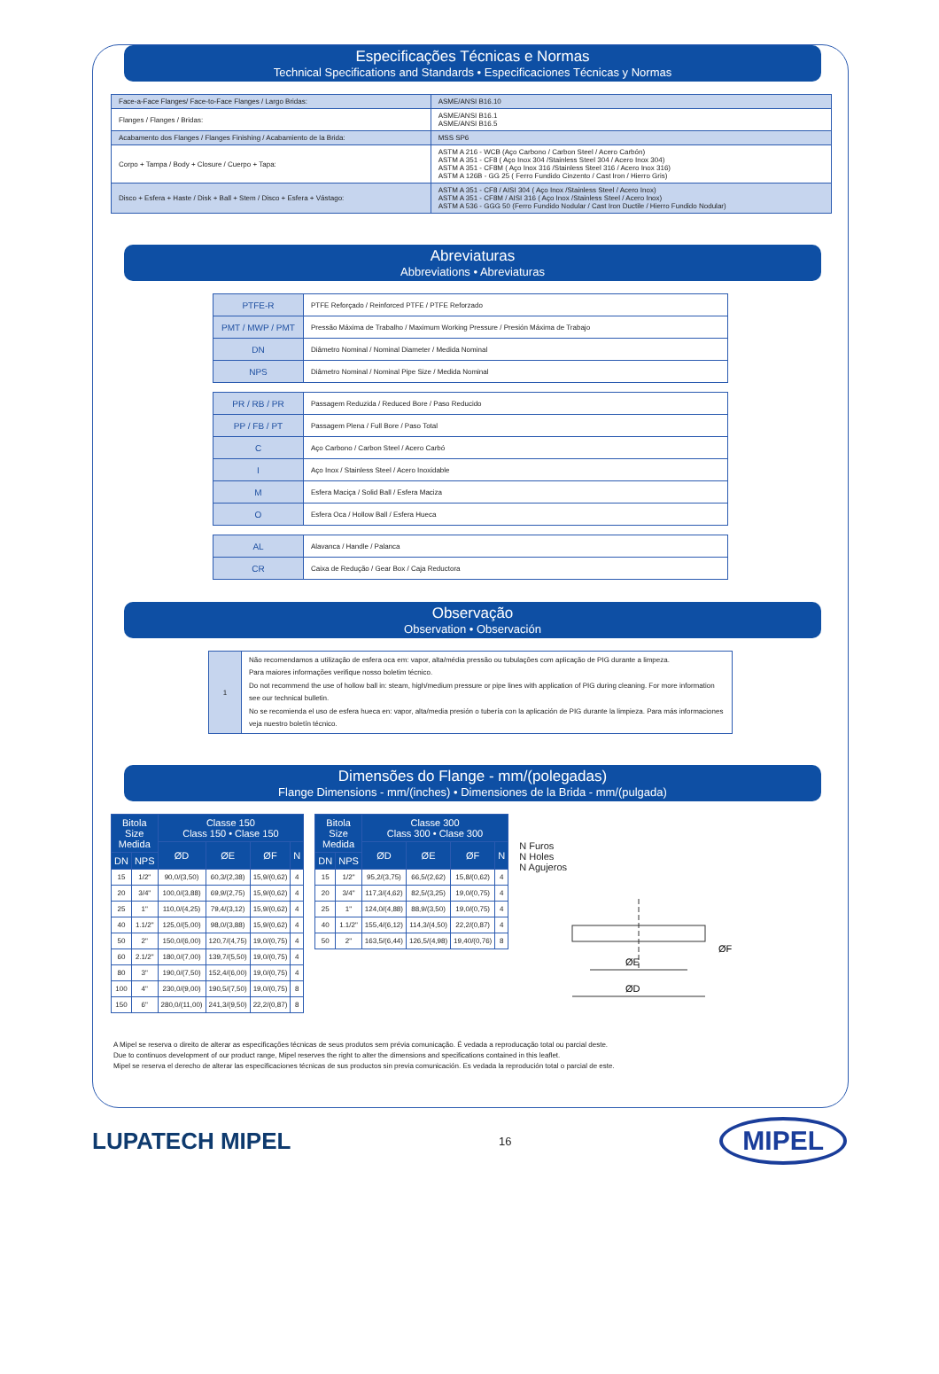Especificações Técnicas e Normas
Technical Specifications and Standards • Especificaciones Técnicas y Normas
| Face-a-Face Flanges/ Face-to-Face Flanges / Largo Bridas: | ASME/ANSI B16.10 |
| Flanges / Flanges / Bridas: | ASME/ANSI B16.1 ASME/ANSI B16.5 |
| Acabamento dos Flanges / Flanges Finishing / Acabamiento de la Brida: | MSS SP6 |
| Corpo + Tampa / Body + Closure / Cuerpo + Tapa: | ASTM A 216 - WCB (Aço Carbono / Carbon Steel / Acero Carbón) ASTM A 351 - CF8 ( Aço Inox 304 /Stainless Steel 304 / Acero Inox 304) ASTM A 351 - CF8M ( Aço Inox 316 /Stainless Steel 316 / Acero Inox 316) ASTM A 126B - GG 25 ( Ferro Fundido Cinzento / Cast Iron / Hierro Gris) |
| Disco + Esfera + Haste / Disk + Ball + Stem / Disco + Esfera + Vástago: | ASTM A 351 - CF8 / AISI 304 ( Aço Inox /Stainless Steel / Acero Inox) ASTM A 351 - CF8M / AISI 316 ( Aço Inox /Stainless Steel / Acero Inox) ASTM A 536 - GGG 50 (Ferro Fundido Nodular / Cast Iron Ductile / Hierro Fundido Nodular) |
Abreviaturas
Abbreviations • Abreviaturas
| PTFE-R | PTFE Reforçado / Reinforced PTFE / PTFE Reforzado |
| PMT / MWP / PMT | Pressão Máxima de Trabalho / Maximum Working Pressure / Presión Máxima de Trabajo |
| DN | Diâmetro Nominal / Nominal Diameter / Medida Nominal |
| NPS | Diâmetro Nominal / Nominal Pipe Size / Medida Nominal |
| PR / RB / PR | Passagem Reduzida / Reduced Bore / Paso Reducido |
| PP / FB / PT | Passagem Plena / Full Bore / Paso Total |
| C | Aço Carbono / Carbon Steel / Acero Carbó |
| I | Aço Inox / Stainless Steel / Acero Inoxidable |
| M | Esfera Maciça / Solid Ball / Esfera Maciza |
| O | Esfera Oca / Hollow Ball / Esfera Hueca |
| AL | Alavanca / Handle / Palanca |
| CR | Caixa de Redução / Gear Box / Caja Reductora |
Observação
Observation • Observación
| 1 | Não recomendamos a utilização de esfera oca em: vapor, alta/média pressão ou tubulações com aplicação de PIG durante a limpeza. Para maiores informações verifique nosso boletim técnico. Do not recommend the use of hollow ball in: steam, high/medium pressure or pipe lines with application of PIG during cleaning. For more information see our technical bulletin. No se recomienda el uso de esfera hueca en: vapor, alta/media presión o tubería con la aplicación de PIG durante la limpieza. Para más informaciones veja nuestro boletín técnico. |
Dimensões do Flange - mm/(polegadas)
Flange Dimensions - mm/(inches) • Dimensiones de la Brida - mm/(pulgada)
| Bitola Size Medida | | Classe 150 Class 150 • Clase 150 | | | |
| --- | --- | --- | --- | --- | --- |
| | | ØD | ØE | ØF | N |
| DN | NPS | | | | |
| 15 | 1/2" | 90,0/(3,50) | 60,3/(2,38) | 15,9/(0,62) | 4 |
| 20 | 3/4" | 100,0/(3,88) | 69,9/(2,75) | 15,9/(0,62) | 4 |
| 25 | 1" | 110,0/(4,25) | 79,4/(3,12) | 15,9/(0,62) | 4 |
| 40 | 1.1/2" | 125,0/(5,00) | 98,0/(3,88) | 15,9/(0,62) | 4 |
| 50 | 2" | 150,0/(6,00) | 120,7/(4,75) | 19,0/(0,75) | 4 |
| 60 | 2.1/2" | 180,0/(7,00) | 139,7/(5,50) | 19,0/(0,75) | 4 |
| 80 | 3" | 190,0/(7,50) | 152,4/(6,00) | 19,0/(0,75) | 4 |
| 100 | 4" | 230,0/(9,00) | 190,5/(7,50) | 19,0/(0,75) | 8 |
| 150 | 6" | 280,0/(11,00) | 241,3/(9,50) | 22,2/(0,87) | 8 |
| Bitola Size Medida | | Classe 300 Class 300 • Clase 300 | | | |
| --- | --- | --- | --- | --- | --- |
| | | ØD | ØE | ØF | N |
| DN | NPS | | | | |
| 15 | 1/2" | 95,2/(3,75) | 66,5/(2,62) | 15,8/(0,62) | 4 |
| 20 | 3/4" | 117,3/(4,62) | 82,5/(3,25) | 19,0/(0,75) | 4 |
| 25 | 1" | 124,0/(4,88) | 88,9/(3,50) | 19,0/(0,75) | 4 |
| 40 | 1.1/2" | 155,4/(6,12) | 114,3/(4,50) | 22,2/(0,87) | 4 |
| 50 | 2" | 163,5/(6,44) | 126,5/(4,98) | 19,40/(0,76) | 8 |
N Furos
N Holes
N Agujeros
ØE
ØD
ØF
A Mipel se reserva o direito de alterar as especificações técnicas de seus produtos sem prévia comunicação. É vedada a reproducação total ou parcial deste.
Due to continuos development of our product range, Mipel reserves the right to alter the dimensions and specifications contained in this leaflet.
Mipel se reserva el derecho de alterar las especificaciones técnicas de sus productos sin previa comunicación. Es vedada la reprodución total o parcial de este.
LUPATECH MIPEL
16
MIPEL